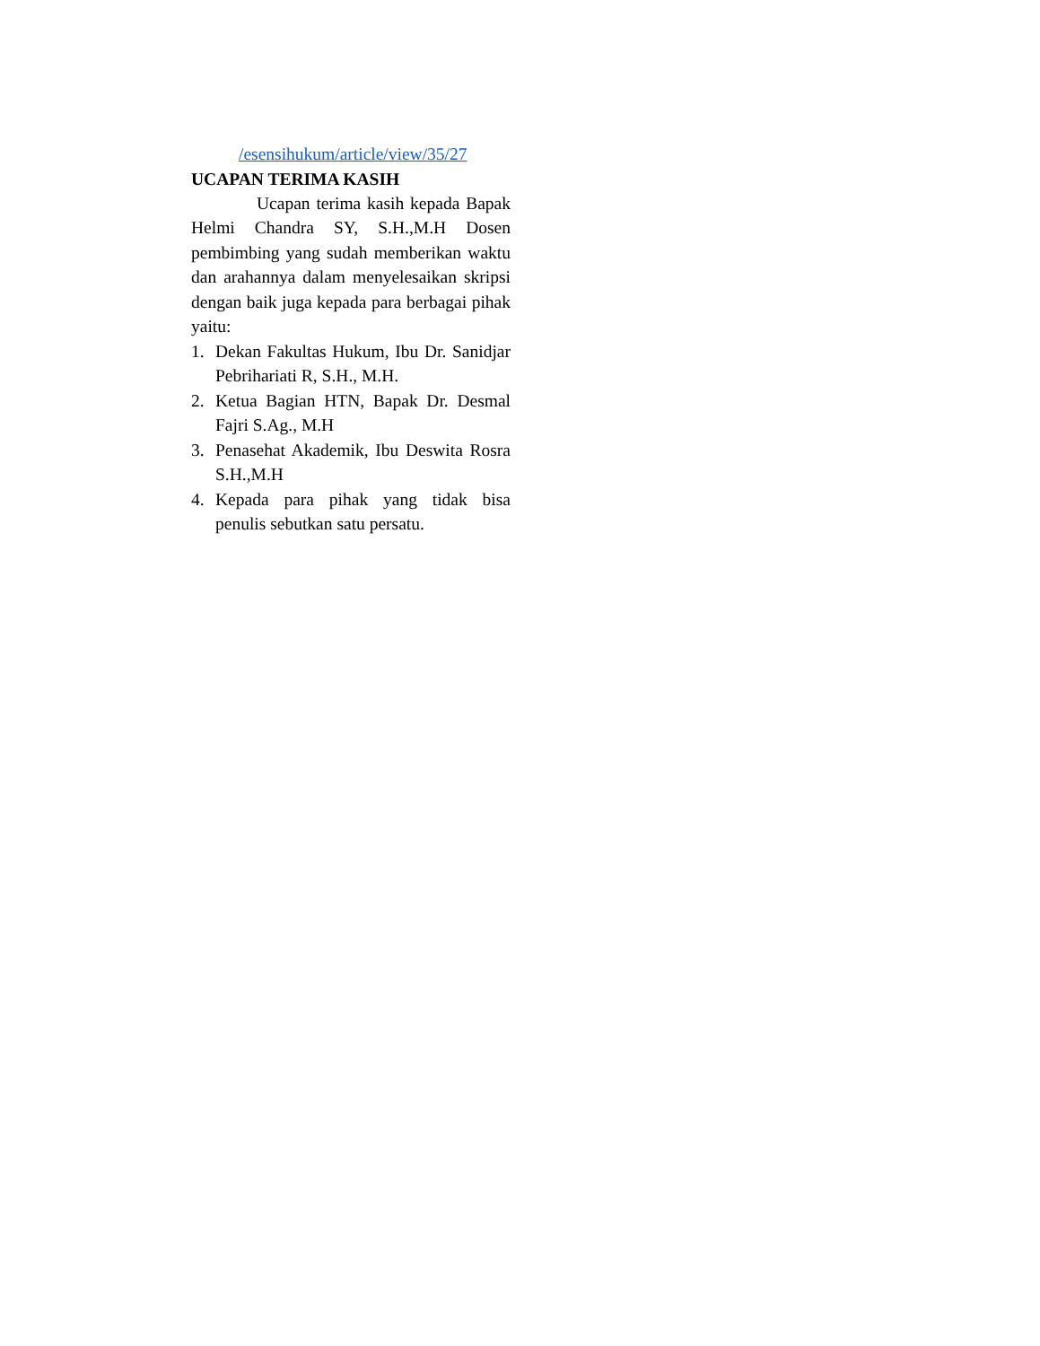/esensihukum/article/view/35/27
UCAPAN TERIMA KASIH
Ucapan terima kasih kepada Bapak Helmi Chandra SY, S.H.,M.H Dosen pembimbing yang sudah memberikan waktu dan arahannya dalam menyelesaikan skripsi dengan baik juga kepada para berbagai pihak yaitu:
1. Dekan Fakultas Hukum, Ibu Dr. Sanidjar Pebrihariati R, S.H., M.H.
2. Ketua Bagian HTN, Bapak Dr. Desmal Fajri S.Ag., M.H
3. Penasehat Akademik, Ibu Deswita Rosra S.H.,M.H
4. Kepada para pihak yang tidak bisa penulis sebutkan satu persatu.